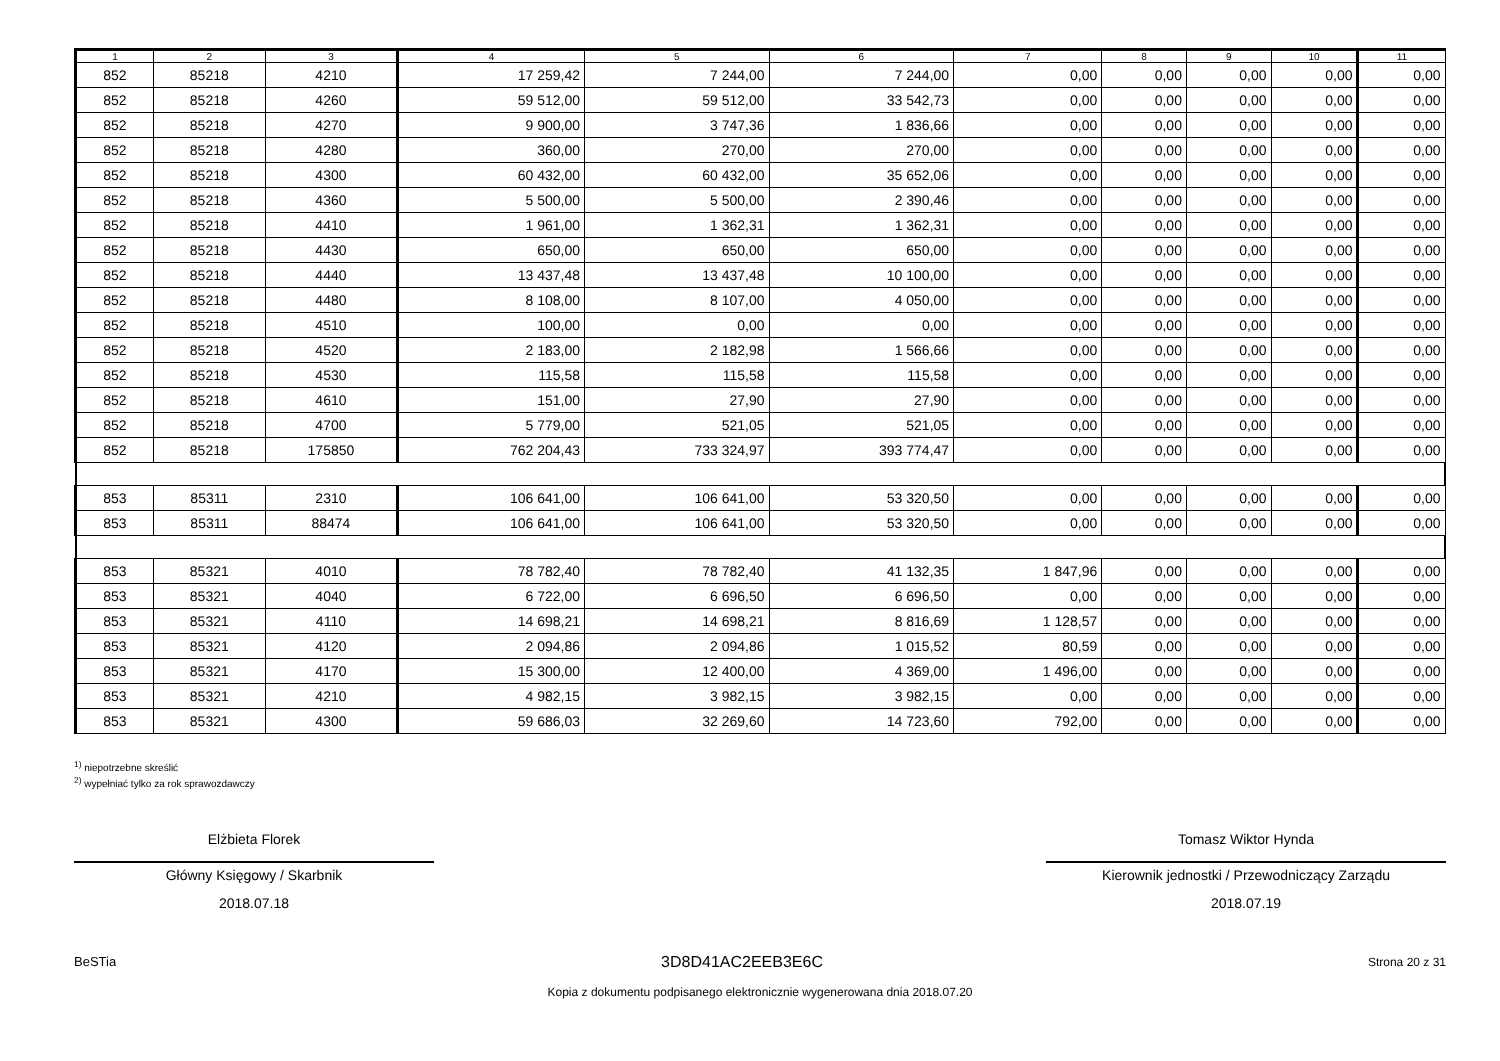| 1 | 2 | 3 | 4 | 5 | 6 | 7 | 8 | 9 | 10 | 11 |
| --- | --- | --- | --- | --- | --- | --- | --- | --- | --- | --- |
| 852 | 85218 | 4210 | 17 259,42 | 7 244,00 | 7 244,00 | 0,00 | 0,00 | 0,00 | 0,00 | 0,00 |
| 852 | 85218 | 4260 | 59 512,00 | 59 512,00 | 33 542,73 | 0,00 | 0,00 | 0,00 | 0,00 | 0,00 |
| 852 | 85218 | 4270 | 9 900,00 | 3 747,36 | 1 836,66 | 0,00 | 0,00 | 0,00 | 0,00 | 0,00 |
| 852 | 85218 | 4280 | 360,00 | 270,00 | 270,00 | 0,00 | 0,00 | 0,00 | 0,00 | 0,00 |
| 852 | 85218 | 4300 | 60 432,00 | 60 432,00 | 35 652,06 | 0,00 | 0,00 | 0,00 | 0,00 | 0,00 |
| 852 | 85218 | 4360 | 5 500,00 | 5 500,00 | 2 390,46 | 0,00 | 0,00 | 0,00 | 0,00 | 0,00 |
| 852 | 85218 | 4410 | 1 961,00 | 1 362,31 | 1 362,31 | 0,00 | 0,00 | 0,00 | 0,00 | 0,00 |
| 852 | 85218 | 4430 | 650,00 | 650,00 | 650,00 | 0,00 | 0,00 | 0,00 | 0,00 | 0,00 |
| 852 | 85218 | 4440 | 13 437,48 | 13 437,48 | 10 100,00 | 0,00 | 0,00 | 0,00 | 0,00 | 0,00 |
| 852 | 85218 | 4480 | 8 108,00 | 8 107,00 | 4 050,00 | 0,00 | 0,00 | 0,00 | 0,00 | 0,00 |
| 852 | 85218 | 4510 | 100,00 | 0,00 | 0,00 | 0,00 | 0,00 | 0,00 | 0,00 | 0,00 |
| 852 | 85218 | 4520 | 2 183,00 | 2 182,98 | 1 566,66 | 0,00 | 0,00 | 0,00 | 0,00 | 0,00 |
| 852 | 85218 | 4530 | 115,58 | 115,58 | 115,58 | 0,00 | 0,00 | 0,00 | 0,00 | 0,00 |
| 852 | 85218 | 4610 | 151,00 | 27,90 | 27,90 | 0,00 | 0,00 | 0,00 | 0,00 | 0,00 |
| 852 | 85218 | 4700 | 5 779,00 | 521,05 | 521,05 | 0,00 | 0,00 | 0,00 | 0,00 | 0,00 |
| 852 | 85218 | 175850 | 762 204,43 | 733 324,97 | 393 774,47 | 0,00 | 0,00 | 0,00 | 0,00 | 0,00 |
| 853 | 85311 | 2310 | 106 641,00 | 106 641,00 | 53 320,50 | 0,00 | 0,00 | 0,00 | 0,00 | 0,00 |
| 853 | 85311 | 88474 | 106 641,00 | 106 641,00 | 53 320,50 | 0,00 | 0,00 | 0,00 | 0,00 | 0,00 |
| 853 | 85321 | 4010 | 78 782,40 | 78 782,40 | 41 132,35 | 1 847,96 | 0,00 | 0,00 | 0,00 | 0,00 |
| 853 | 85321 | 4040 | 6 722,00 | 6 696,50 | 6 696,50 | 0,00 | 0,00 | 0,00 | 0,00 | 0,00 |
| 853 | 85321 | 4110 | 14 698,21 | 14 698,21 | 8 816,69 | 1 128,57 | 0,00 | 0,00 | 0,00 | 0,00 |
| 853 | 85321 | 4120 | 2 094,86 | 2 094,86 | 1 015,52 | 80,59 | 0,00 | 0,00 | 0,00 | 0,00 |
| 853 | 85321 | 4170 | 15 300,00 | 12 400,00 | 4 369,00 | 1 496,00 | 0,00 | 0,00 | 0,00 | 0,00 |
| 853 | 85321 | 4210 | 4 982,15 | 3 982,15 | 3 982,15 | 0,00 | 0,00 | 0,00 | 0,00 | 0,00 |
| 853 | 85321 | 4300 | 59 686,03 | 32 269,60 | 14 723,60 | 792,00 | 0,00 | 0,00 | 0,00 | 0,00 |
<sup>1)</sup> niepotrzebne skreślić
<sup>2)</sup> wypełniać tylko za rok sprawozdawczy
Elżbieta Florek
Główny Księgowy / Skarbnik
2018.07.18
Tomasz Wiktor Hynda
Kierownik jednostki / Przewodniczący Zarządu
2018.07.19
BeSTia 3D8D41AC2EEB3E6C Strona 20 z 31
Kopia z dokumentu podpisanego elektronicznie wygenerowana dnia 2018.07.20